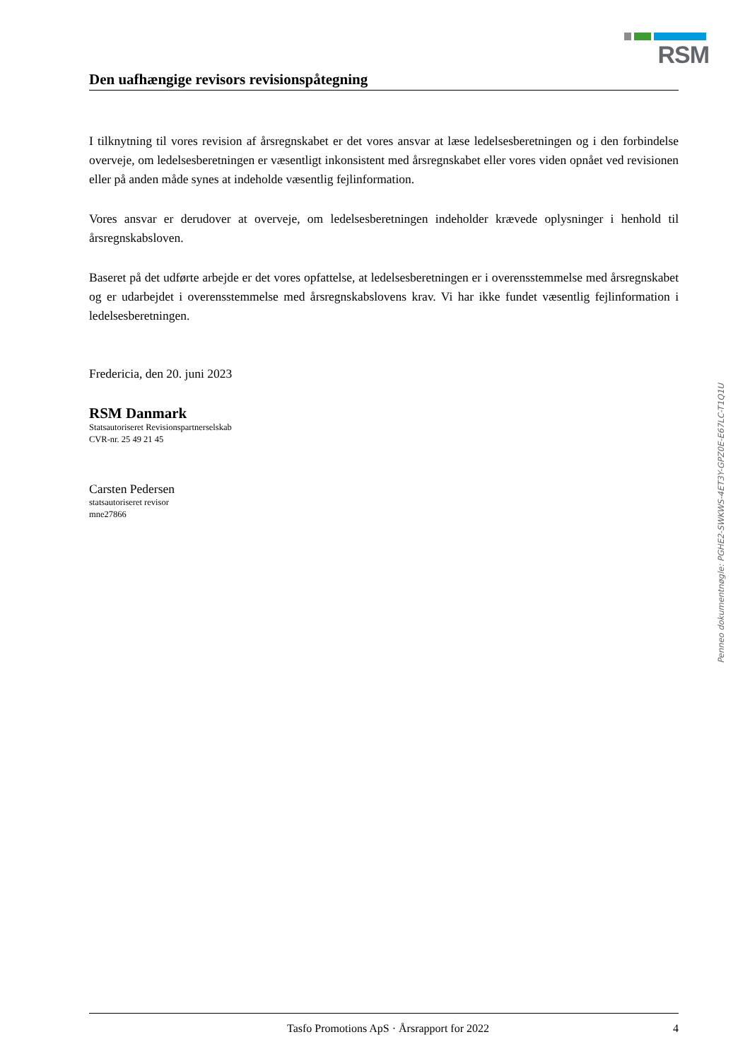RSM
Den uafhængige revisors revisionspåtegning
I tilknytning til vores revision af årsregnskabet er det vores ansvar at læse ledelsesberetningen og i den forbindelse overveje, om ledelsesberetningen er væsentligt inkonsistent med årsregnskabet eller vores viden opnået ved revisionen eller på anden måde synes at indeholde væsentlig fejlinformation.
Vores ansvar er derudover at overveje, om ledelsesberetningen indeholder krævede oplysninger i henhold til årsregnskabsloven.
Baseret på det udførte arbejde er det vores opfattelse, at ledelsesberetningen er i overensstemmelse med årsregnskabet og er udarbejdet i overensstemmelse med årsregnskabslovens krav. Vi har ikke fundet væsentlig fejlinformation i ledelsesberetningen.
Fredericia, den 20. juni 2023
RSM Danmark
Statsautoriseret Revisionspartnerselskab
CVR-nr. 25 49 21 45
Carsten Pedersen
statsautoriseret revisor
mne27866
Tasfo Promotions ApS · Årsrapport for 2022 4
Penneo dokumentnøgle: PGHE2-SWKWS-4ET3Y-GPZ0E-E67LC-T1Q1U